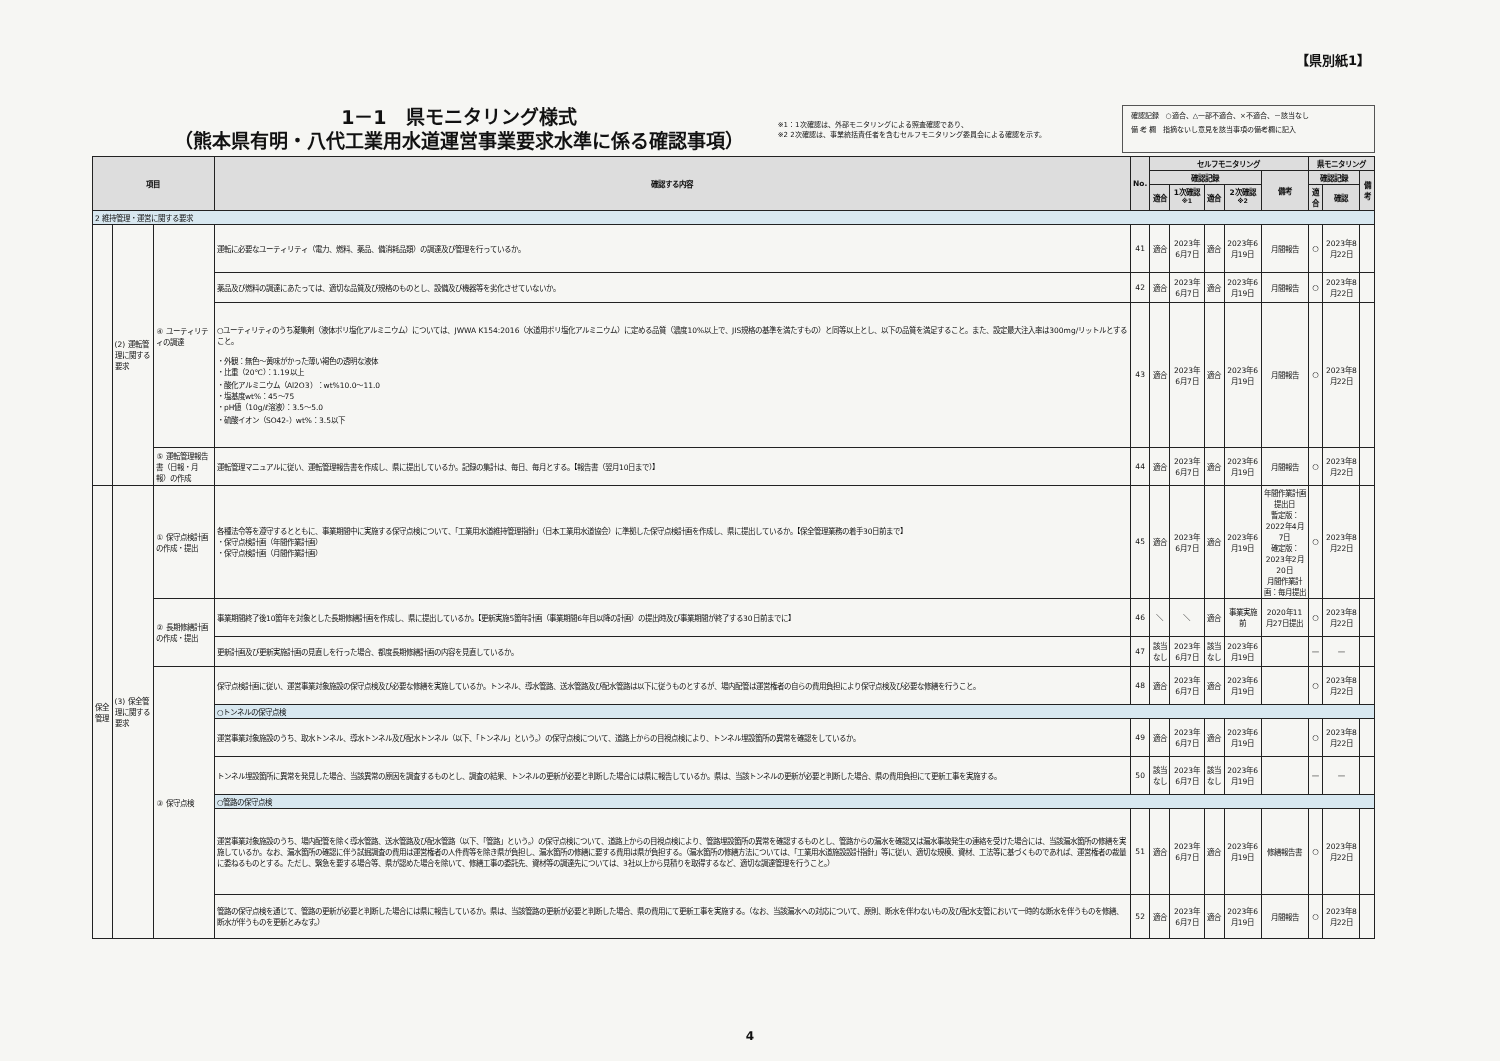【県別紙1】
1－1　県モニタリング様式
（熊本県有明・八代工業用水道運営事業要求水準に係る確認事項）
※1：1次確認は、外部モニタリングによる照査確認であり、
※2 2次確認は、事業統括責任者を含むセルフモニタリング委員会による確認を示す。
確認記録　○適合、△一部不適合、×不適合、－該当なし
備 考 欄　指摘ないし意見を該当事項の備考欄に記入
| 項目 | | | 確認する内容 | No. | セルフモニタリング | | | | | 県モニタリング | | |
| --- | --- | --- | --- | --- | --- | --- | --- | --- | --- | --- | --- | --- |
| | | | | | 確認記録 | | | | 備考 | 確認記録 | | 備考 |
| | | | | | 適合 | 1次確認<sup>※1</sup> | 適合 | 2次確認<sup>※2</sup> | | 適合 | 確認 | |
| 2 維持管理・運営に関する要求 | | | | | | | | | | | | |
| | (2) 運転管理に関する要求 | ④ ユーティリティの調達 | 運転に必要なユーティリティ（電力、燃料、薬品、備消耗品類）の調達及び管理を行っているか。 | 41 | 適合 | 2023年6月7日 | 適合 | 2023年6月19日 | 月間報告 | ○ | 2023年8月22日 | |
| | | | 薬品及び燃料の調達にあたっては、適切な品質及び規格のものとし、設備及び機器等を劣化させていないか。 | 42 | 適合 | 2023年6月7日 | 適合 | 2023年6月19日 | 月間報告 | ○ | 2023年8月22日 | |
| | | | ○ユーティリティのうち凝集剤（液体ポリ塩化アルミニウム）については、JWWA K154:2016（水道用ポリ塩化アルミニウム）に定める品質（濃度10%以上で、JIS規格の基準を満たすもの）と同等以上とし、以下の品質を満足すること。また、設定最大注入率は300mg/リットルとすること。 ・外観：無色～黄味がかった薄い褐色の透明な液体 ・比重（20℃）：1.19以上 ・酸化アルミニウム（Al2O3）：wt%10.0～11.0 ・塩基度wt%：45～75 ・pH値（10g/ℓ溶液）：3.5～5.0 ・硫酸イオン（SO42-）wt%：3.5以下 | 43 | 適合 | 2023年6月7日 | 適合 | 2023年6月19日 | 月間報告 | ○ | 2023年8月22日 | |
| | | ⑤ 運転管理報告書（日報・月報）の作成 | 運転管理マニュアルに従い、運転管理報告書を作成し、県に提出しているか。記録の集計は、毎日、毎月とする。【報告書（翌月10日まで）】 | 44 | 適合 | 2023年6月7日 | 適合 | 2023年6月19日 | 月間報告 | ○ | 2023年8月22日 | |
| 保全管理 | (3) 保全管理に関する要求 | ① 保守点検計画の作成・提出 | 各種法令等を遵守するとともに、事業期間中に実施する保守点検について、「工業用水道維持管理指針」（日本工業用水道協会）に準拠した保守点検計画を作成し、県に提出しているか。【保全管理業務の着手30日前まで】 ・保守点検計画（年間作業計画） ・保守点検計画（月間作業計画） | 45 | 適合 | 2023年6月7日 | 適合 | 2023年6月19日 | 年間作業計画提出日 暫定版：2022年4月7日 確定版：2023年2月20日 月間作業計画：毎月提出 | ○ | 2023年8月22日 | |
| | | ② 長期修繕計画の作成・提出 | 事業期間終了後10箇年を対象とした長期修繕計画を作成し、県に提出しているか。【更新実施5箇年計画（事業期間6年目以降の計画）の提出時及び事業期間が終了する30日前までに】 | 46 | ＼ | ＼ | 適合 | 事業実施前 | 2020年11月27日提出 | ○ | 2023年8月22日 | |
| | | | 更新計画及び更新実施計画の見直しを行った場合、都度長期修繕計画の内容を見直しているか。 | 47 | 該当なし | 2023年6月7日 | 該当なし | 2023年6月19日 | | — | — | |
| | | ③ 保守点検 | 保守点検計画に従い、運営事業対象施設の保守点検及び必要な修繕を実施しているか。トンネル、導水管路、送水管路及び配水管路は以下に従うものとするが、場内配管は運営権者の自らの費用負担により保守点検及び必要な修繕を行うこと。 | 48 | 適合 | 2023年6月7日 | 適合 | 2023年6月19日 | | ○ | 2023年8月22日 | |
| | | | ○トンネルの保守点検 | | | | | | | | | |
| | | | 運営事業対象施設のうち、取水トンネル、導水トンネル及び配水トンネル（以下、「トンネル」という。）の保守点検について、道路上からの目視点検により、トンネル埋設箇所の異常を確認をしているか。 | 49 | 適合 | 2023年6月7日 | 適合 | 2023年6月19日 | | ○ | 2023年8月22日 | |
| | | | トンネル埋設箇所に異常を発見した場合、当該異常の原因を調査するものとし、調査の結果、トンネルの更新が必要と判断した場合には県に報告しているか。県は、当該トンネルの更新が必要と判断した場合、県の費用負担にて更新工事を実施する。 | 50 | 該当なし | 2023年6月7日 | 該当なし | 2023年6月19日 | | — | — | |
| | | | ○管路の保守点検 | | | | | | | | | |
| | | | 運営事業対象施設のうち、場内配管を除く導水管路、送水管路及び配水管路（以下、「管路」という。）の保守点検について、道路上からの目視点検により、管路埋設箇所の異常を確認するものとし、管路からの漏水を確認又は漏水事故発生の連絡を受けた場合には、当該漏水箇所の修繕を実施しているか。なお、漏水箇所の確認に伴う試掘調査の費用は運営権者の人件費等を除き県が負担し、漏水箇所の修繕に要する費用は県が負担する。（漏水箇所の修繕方法については、「工業用水道施設設計指針」等に従い、適切な規模、資材、工法等に基づくものであれば、運営権者の裁量に委ねるものとする。ただし、緊急を要する場合等、県が認めた場合を除いて、修繕工事の委託先、資材等の調達先については、3社以上から見積りを取得するなど、適切な調達管理を行うこと。） | 51 | 適合 | 2023年6月7日 | 適合 | 2023年6月19日 | 修繕報告書 | ○ | 2023年8月22日 | |
| | | | 管路の保守点検を通じて、管路の更新が必要と判断した場合には県に報告しているか。県は、当該管路の更新が必要と判断した場合、県の費用にて更新工事を実施する。（なお、当該漏水への対応について、原則、断水を伴わないもの及び配水支管において一時的な断水を伴うものを修繕、断水が伴うものを更新とみなす。） | 52 | 適合 | 2023年6月7日 | 適合 | 2023年6月19日 | 月間報告 | ○ | 2023年8月22日 | |
4